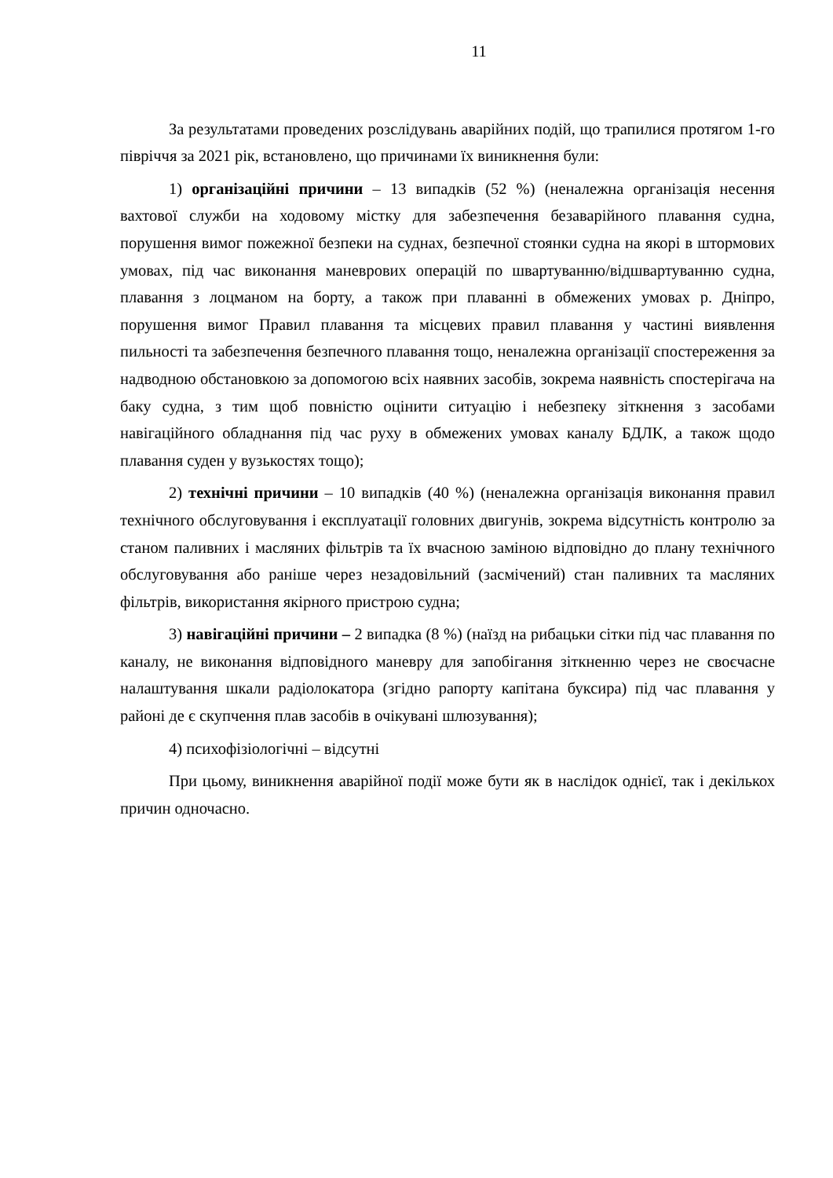11
За результатами проведених розслідувань аварійних подій, що трапилися протягом 1-го півріччя за 2021 рік, встановлено, що причинами їх виникнення були:
1) організаційні причини – 13 випадків (52 %) (неналежна організація несення вахтової служби на ходовому містку для забезпечення безаварійного плавання судна, порушення вимог пожежної безпеки на суднах, безпечної стоянки судна на якорі в штормових умовах, під час виконання маневрових операцій по швартуванню/відшвартуванню судна, плавання з лоцманом на борту, а також при плаванні в обмежених умовах р. Дніпро, порушення вимог Правил плавання та місцевих правил плавання у частині виявлення пильності та забезпечення безпечного плавання тощо, неналежна організації спостереження за надводною обстановкою за допомогою всіх наявних засобів, зокрема наявність спостерігача на баку судна, з тим щоб повністю оцінити ситуацію і небезпеку зіткнення з засобами навігаційного обладнання під час руху в обмежених умовах каналу БДЛК, а також щодо плавання суден у вузькостях тощо);
2) технічні причини – 10 випадків (40 %) (неналежна організація виконання правил технічного обслуговування і експлуатації головних двигунів, зокрема відсутність контролю за станом паливних і масляних фільтрів та їх вчасною заміною відповідно до плану технічного обслуговування або раніше через незадовільний (засмічений) стан паливних та масляних фільтрів, використання якірного пристрою судна;
3) навігаційні причини – 2 випадка (8 %) (наїзд на рибацьки сітки під час плавання по каналу, не виконання відповідного маневру для запобігання зіткненню через не своєчасне налаштування шкали радіолокатора (згідно рапорту капітана буксира) під час плавання у районі де є скупчення плав засобів в очікувані шлюзування);
4) психофізіологічні – відсутні
При цьому, виникнення аварійної події може бути як в наслідок однієї, так і декількох причин одночасно.